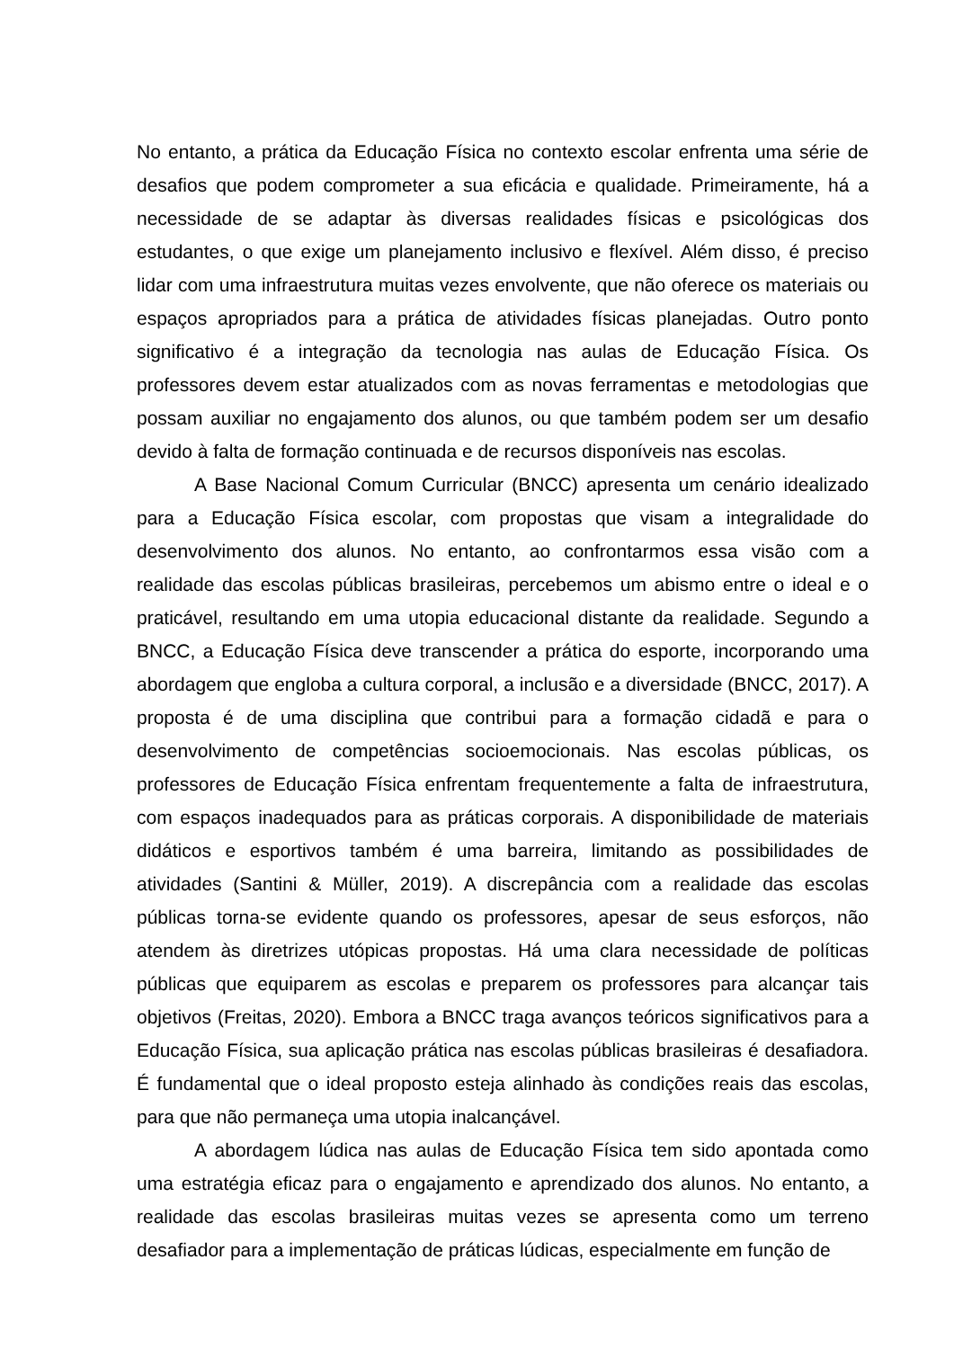No entanto, a prática da Educação Física no contexto escolar enfrenta uma série de desafios que podem comprometer a sua eficácia e qualidade. Primeiramente, há a necessidade de se adaptar às diversas realidades físicas e psicológicas dos estudantes, o que exige um planejamento inclusivo e flexível. Além disso, é preciso lidar com uma infraestrutura muitas vezes envolvente, que não oferece os materiais ou espaços apropriados para a prática de atividades físicas planejadas. Outro ponto significativo é a integração da tecnologia nas aulas de Educação Física. Os professores devem estar atualizados com as novas ferramentas e metodologias que possam auxiliar no engajamento dos alunos, ou que também podem ser um desafio devido à falta de formação continuada e de recursos disponíveis nas escolas.
A Base Nacional Comum Curricular (BNCC) apresenta um cenário idealizado para a Educação Física escolar, com propostas que visam a integralidade do desenvolvimento dos alunos. No entanto, ao confrontarmos essa visão com a realidade das escolas públicas brasileiras, percebemos um abismo entre o ideal e o praticável, resultando em uma utopia educacional distante da realidade. Segundo a BNCC, a Educação Física deve transcender a prática do esporte, incorporando uma abordagem que engloba a cultura corporal, a inclusão e a diversidade (BNCC, 2017). A proposta é de uma disciplina que contribui para a formação cidadã e para o desenvolvimento de competências socioemocionais. Nas escolas públicas, os professores de Educação Física enfrentam frequentemente a falta de infraestrutura, com espaços inadequados para as práticas corporais. A disponibilidade de materiais didáticos e esportivos também é uma barreira, limitando as possibilidades de atividades (Santini & Müller, 2019). A discrepância com a realidade das escolas públicas torna-se evidente quando os professores, apesar de seus esforços, não atendem às diretrizes utópicas propostas. Há uma clara necessidade de políticas públicas que equiparem as escolas e preparem os professores para alcançar tais objetivos (Freitas, 2020). Embora a BNCC traga avanços teóricos significativos para a Educação Física, sua aplicação prática nas escolas públicas brasileiras é desafiadora. É fundamental que o ideal proposto esteja alinhado às condições reais das escolas, para que não permaneça uma utopia inalcançável.
A abordagem lúdica nas aulas de Educação Física tem sido apontada como uma estratégia eficaz para o engajamento e aprendizado dos alunos. No entanto, a realidade das escolas brasileiras muitas vezes se apresenta como um terreno desafiador para a implementação de práticas lúdicas, especialmente em função de